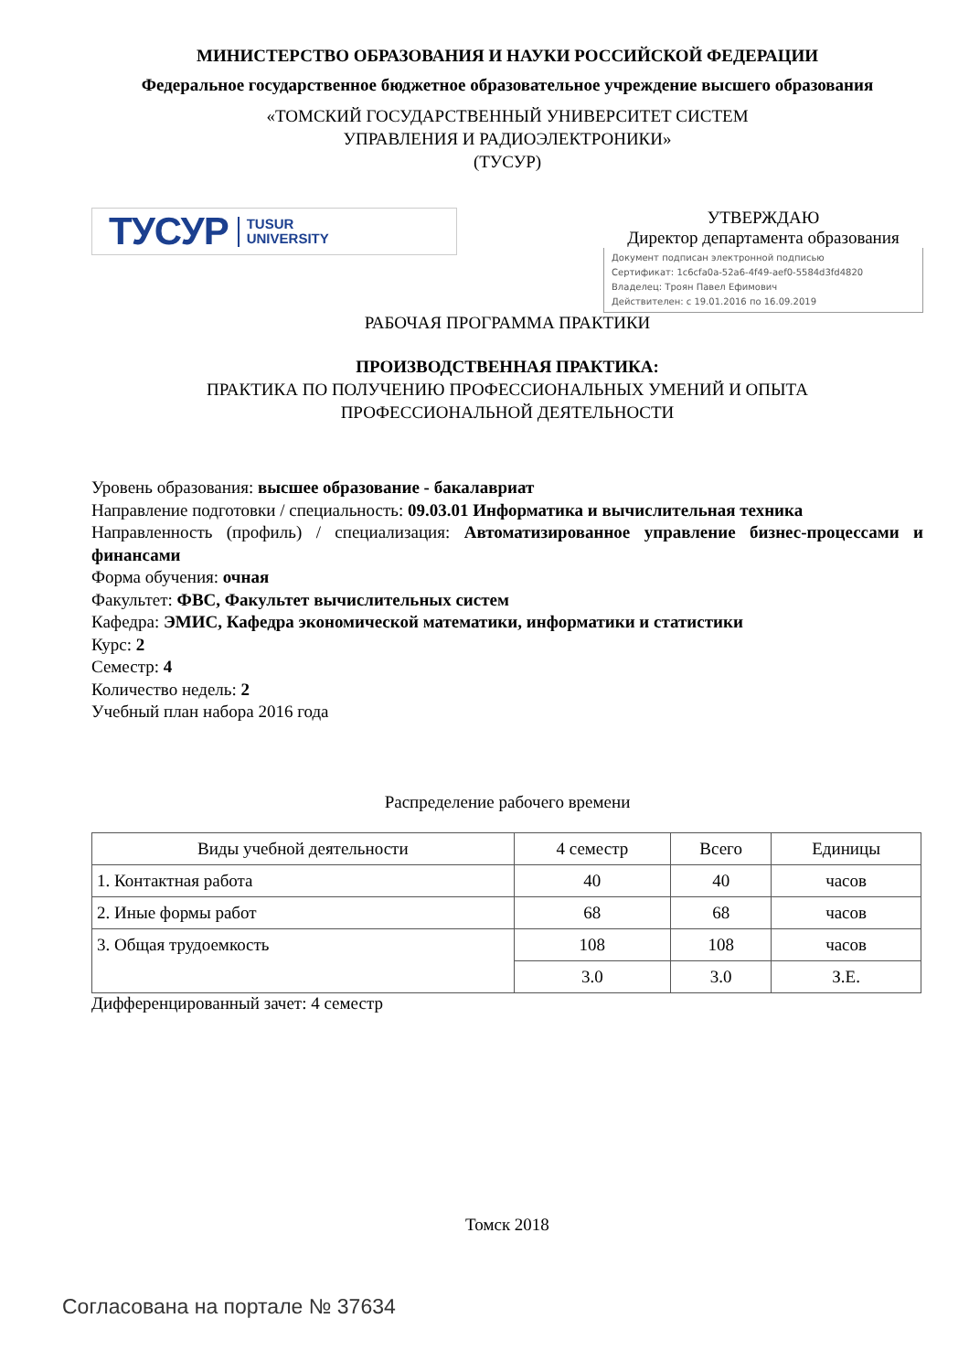МИНИСТЕРСТВО ОБРАЗОВАНИЯ И НАУКИ РОССИЙСКОЙ ФЕДЕРАЦИИ
Федеральное государственное бюджетное образовательное учреждение высшего образования
«ТОМСКИЙ ГОСУДАРСТВЕННЫЙ УНИВЕРСИТЕТ СИСТЕМ
УПРАВЛЕНИЯ И РАДИОЭЛЕКТРОНИКИ»
(ТУСУР)
ТУСУР TUSUR
UNIVERSITY
УТВЕРЖДАЮ
Директор департамента образования
Документ подписан электронной подписью
Сертификат: 1c6cfa0a-52a6-4f49-aef0-5584d3fd4820
Владелец: Троян Павел Ефимович
Действителен: с 19.01.2016 по 16.09.2019
РАБОЧАЯ ПРОГРАММА ПРАКТИКИ
ПРОИЗВОДСТВЕННАЯ ПРАКТИКА:
ПРАКТИКА ПО ПОЛУЧЕНИЮ ПРОФЕССИОНАЛЬНЫХ УМЕНИЙ И ОПЫТА
ПРОФЕССИОНАЛЬНОЙ ДЕЯТЕЛЬНОСТИ
Уровень образования: высшее образование - бакалавриат
Направление подготовки / специальность: 09.03.01 Информатика и вычислительная техника
Направленность (профиль) / специализация: Автоматизированное управление бизнес-процессами и финансами
Форма обучения: очная
Факультет: ФВС, Факультет вычислительных систем
Кафедра: ЭМИС, Кафедра экономической математики, информатики и статистики
Курс: 2
Семестр: 4
Количество недель: 2
Учебный план набора 2016 года
Распределение рабочего времени
| Виды учебной деятельности | 4 семестр | Всего | Единицы |
| --- | --- | --- | --- |
| 1. Контактная работа | 40 | 40 | часов |
| 2. Иные формы работ | 68 | 68 | часов |
| 3. Общая трудоемкость | 108 | 108 | часов |
| | 3.0 | 3.0 | З.Е. |
Дифференцированный зачет: 4 семестр
Томск 2018
Согласована на портале № 37634